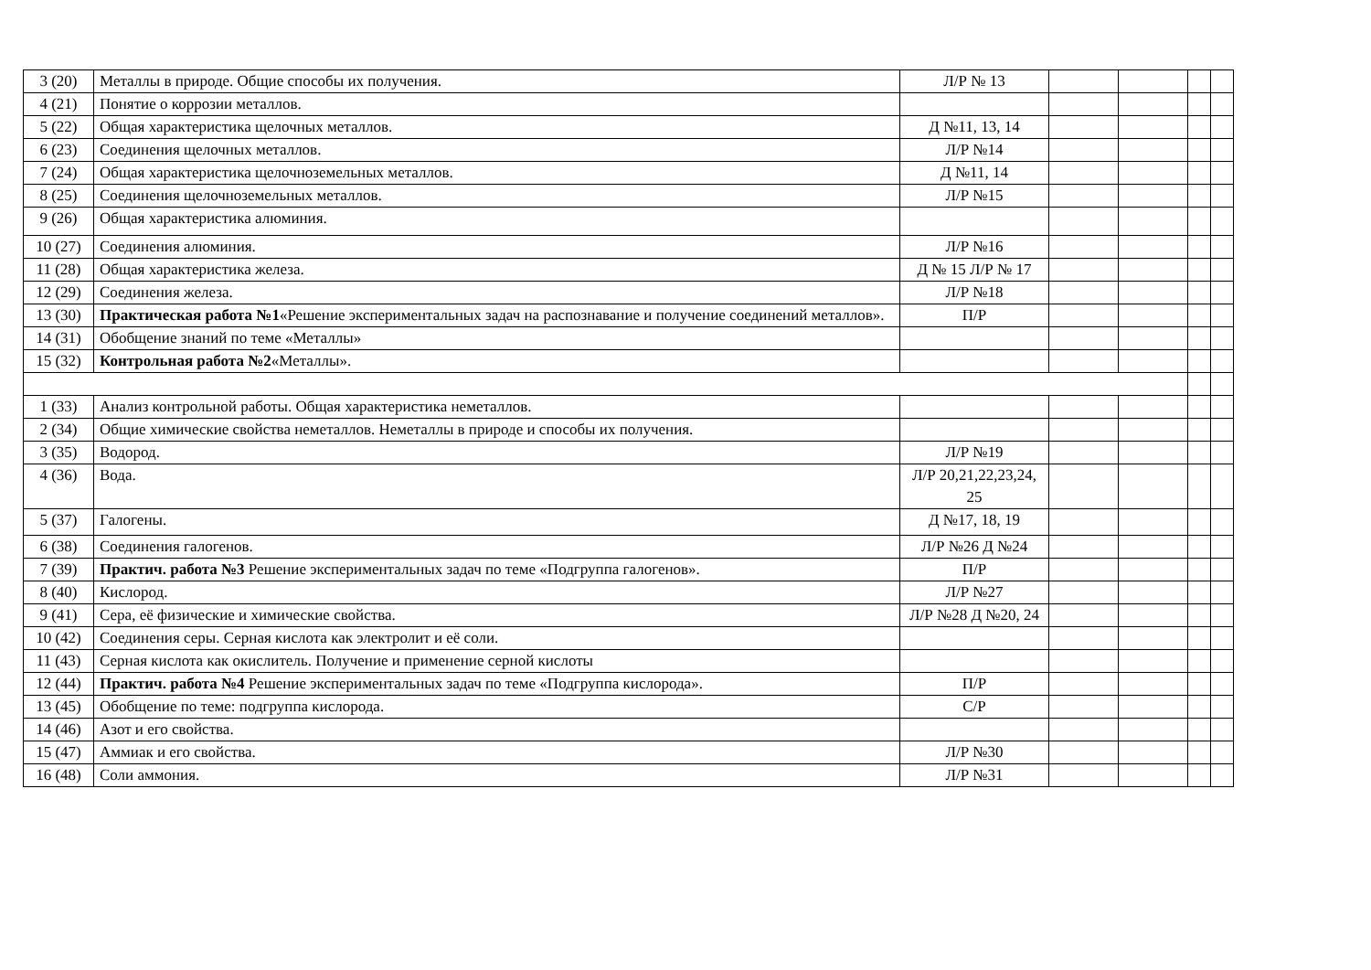| 3 (20) | Металлы в природе. Общие способы их получения. | Л/Р № 13 | | | | |
| 4 (21) | Понятие о коррозии металлов. | | | | | |
| 5 (22) | Общая характеристика щелочных металлов. | Д №11, 13, 14 | | | | |
| 6 (23) | Соединения щелочных металлов. | Л/Р №14 | | | | |
| 7 (24) | Общая характеристика щелочноземельных металлов. | Д №11, 14 | | | | |
| 8 (25) | Соединения щелочноземельных металлов. | Л/Р №15 | | | | |
| 9 (26) | Общая характеристика алюминия. | | | | | |
| 10 (27) | Соединения алюминия. | Л/Р №16 | | | | |
| 11 (28) | Общая характеристика железа. | Д № 15 Л/Р № 17 | | | | |
| 12 (29) | Соединения железа. | Л/Р №18 | | | | |
| 13 (30) | Практическая работа №1 «Решение экспериментальных задач на распознавание и получение соединений металлов». | П/Р | | | | |
| 14 (31) | Обобщение знаний по теме «Металлы» | | | | | |
| 15 (32) | Контрольная работа №2 «Металлы». | | | | | |
| 1 (33) | Анализ контрольной работы. Общая характеристика неметаллов. | | | | | |
| 2 (34) | Общие химические свойства неметаллов. Неметаллы в природе и способы их получения. | | | | | |
| 3 (35) | Водород. | Л/Р №19 | | | | |
| 4 (36) | Вода. | Л/Р 20,21,22,23,24, 25 | | | | |
| 5 (37) | Галогены. | Д №17, 18, 19 | | | | |
| 6 (38) | Соединения галогенов. | Л/Р №26 Д №24 | | | | |
| 7 (39) | Практич. работа №3 Решение экспериментальных задач по теме «Подгруппа галогенов». | П/Р | | | | |
| 8 (40) | Кислород. | Л/Р №27 | | | | |
| 9 (41) | Сера, её физические и химические свойства. | Л/Р №28 Д №20, 24 | | | | |
| 10 (42) | Соединения серы. Серная кислота как электролит и её соли. | | | | | |
| 11 (43) | Серная кислота как окислитель. Получение и применение серной кислоты | | | | | |
| 12 (44) | Практич. работа №4 Решение экспериментальных задач по теме «Подгруппа кислорода». | П/Р | | | | |
| 13 (45) | Обобщение по теме: подгруппа кислорода. | С/Р | | | | |
| 14 (46) | Азот и его свойства. | | | | | |
| 15 (47) | Аммиак и его свойства. | Л/Р №30 | | | | |
| 16 (48) | Соли аммония. | Л/Р №31 | | | | |